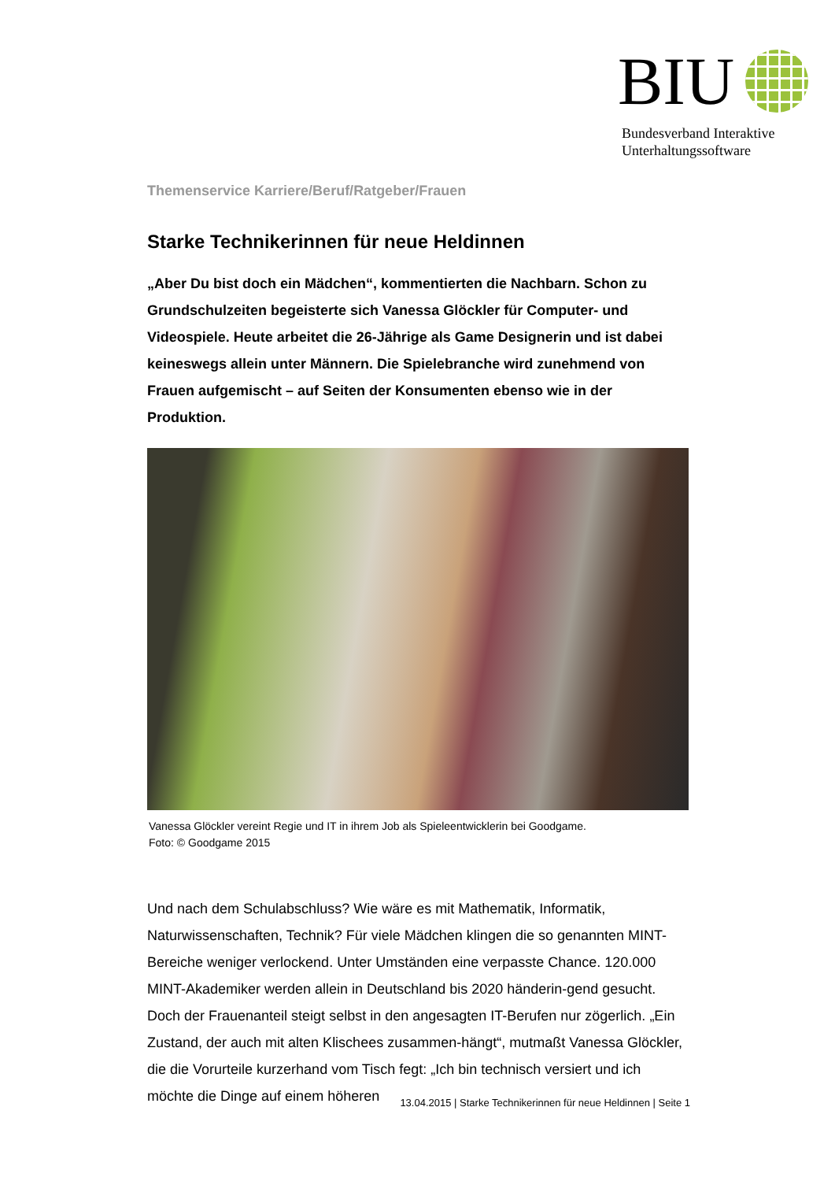BIU
Bundesverband Interaktive
Unterhaltungssoftware
Themenservice Karriere/Beruf/Ratgeber/Frauen
Starke Technikerinnen für neue Heldinnen
„Aber Du bist doch ein Mädchen“, kommentierten die Nachbarn. Schon zu Grundschulzeiten begeisterte sich Vanessa Glöckler für Computer- und Videospiele. Heute arbeitet die 26-Jährige als Game Designerin und ist dabei keineswegs allein unter Männern. Die Spielebranche wird zunehmend von Frauen aufgemischt – auf Seiten der Konsumenten ebenso wie in der Produktion.
Vanessa Glöckler vereint Regie und IT in ihrem Job als Spieleentwicklerin bei Goodgame.
Foto: © Goodgame 2015
Und nach dem Schulabschluss? Wie wäre es mit Mathematik, Informatik, Naturwissenschaften, Technik? Für viele Mädchen klingen die so genannten MINT-Bereiche weniger verlockend. Unter Umständen eine verpasste Chance. 120.000 MINT-Akademiker werden allein in Deutschland bis 2020 händerin-gend gesucht. Doch der Frauenanteil steigt selbst in den angesagten IT-Berufen nur zögerlich. „Ein Zustand, der auch mit alten Klischees zusammen-hängt“, mutmaßt Vanessa Glöckler, die die Vorurteile kurzerhand vom Tisch fegt: „Ich bin technisch versiert und ich möchte die Dinge auf einem höheren
13.04.2015 | Starke Technikerinnen für neue Heldinnen | Seite 1